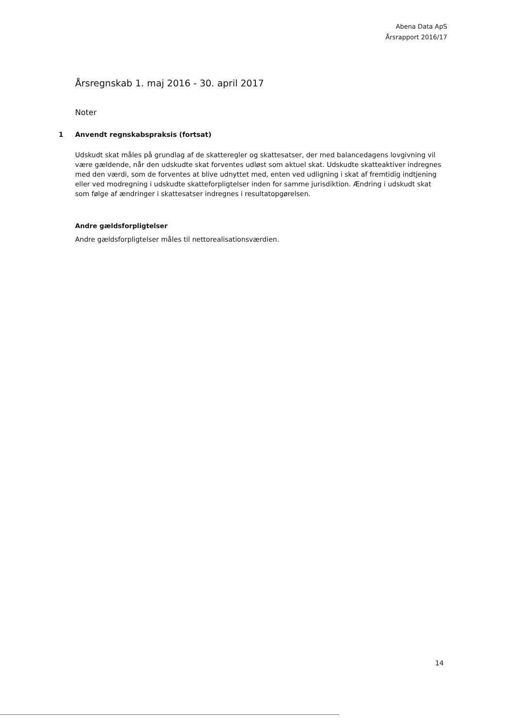Abena Data ApS
Årsrapport 2016/17
Årsregnskab 1. maj 2016 - 30. april 2017
Noter
1 Anvendt regnskabspraksis (fortsat)
Udskudt skat måles på grundlag af de skatteregler og skattesatser, der med balancedagens lovgivning vil være gældende, når den udskudte skat forventes udløst som aktuel skat. Udskudte skatteaktiver indregnes med den værdi, som de forventes at blive udnyttet med, enten ved udligning i skat af fremtidig indtjening eller ved modregning i udskudte skatteforpligtelser inden for samme jurisdiktion. Ændring i udskudt skat som følge af ændringer i skattesatser indregnes i resultatopgørelsen.
Andre gældsforpligtelser
Andre gældsforpligtelser måles til nettorealisationsværdien.
14